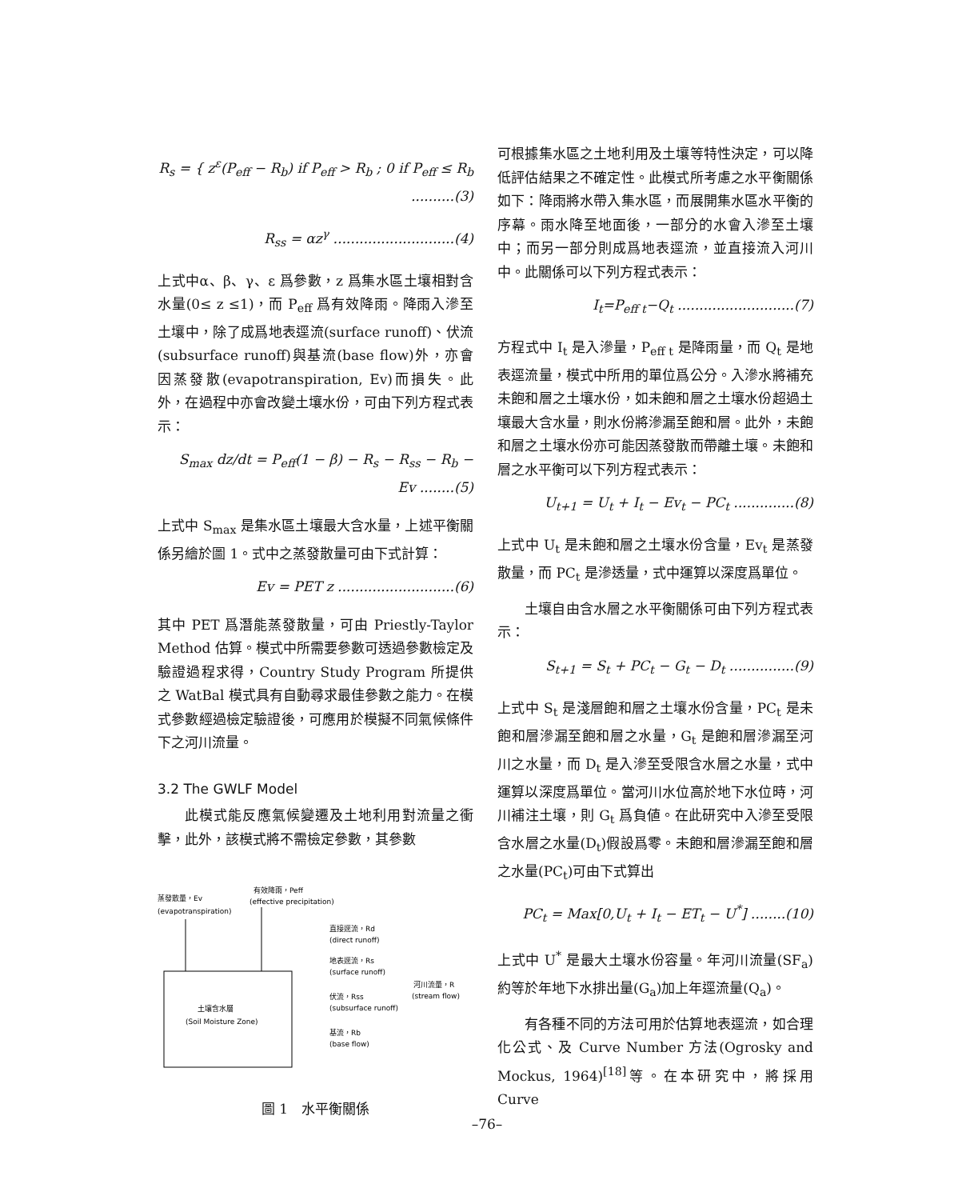R<sub>s</sub> = { z<sup>ε</sup>(P<sub>eff</sub> − R<sub>b</sub>) if P<sub>eff</sub> > R<sub>b</sub> ; 0 if P<sub>eff</sub> ≤ R<sub>b</sub> ..........(3)
R<sub>ss</sub> = αz<sup>γ</sup> ............................(4)
上式中α、β、γ、ε 爲參數，z 爲集水區土壤相對含水量(0≤ z ≤1)，而 P<sub>eff</sub> 爲有效降雨。降雨入滲至土壤中，除了成爲地表逕流(surface runoff)、伏流(subsurface runoff)與基流(base flow)外，亦會因蒸發散(evapotranspiration, Ev)而損失。此外，在過程中亦會改變土壤水份，可由下列方程式表示：
S<sub>max</sub> dz/dt = P<sub>eff</sub>(1 − β) − R<sub>s</sub> − R<sub>ss</sub> − R<sub>b</sub> − Ev ........(5)
上式中 S<sub>max</sub> 是集水區土壤最大含水量，上述平衡關係另繪於圖 1。式中之蒸發散量可由下式計算：
Ev = PET z ...........................(6)
其中 PET 爲潛能蒸發散量，可由 Priestly-Taylor Method 估算。模式中所需要參數可透過參數檢定及驗證過程求得，Country Study Program 所提供之 WatBal 模式具有自動尋求最佳參數之能力。在模式參數經過檢定驗證後，可應用於模擬不同氣候條件下之河川流量。
3.2 The GWLF Model
此模式能反應氣候變遷及土地利用對流量之衝擊，此外，該模式將不需檢定參數，其參數
有效降雨，Peff
(effective precipitation)
蒸發散量，Ev
(evapotranspiration)
土壤含水層
(Soil Moisture Zone)
直接逕流，Rd
(direct runoff)
地表逕流，Rs
(surface runoff)
伏流，Rss
(subsurface runoff)
基流，Rb
(base flow)
河川流量，R
(stream flow)
圖 1　水平衡關係
可根據集水區之土地利用及土壤等特性決定，可以降低評估結果之不確定性。此模式所考慮之水平衡關係如下：降雨將水帶入集水區，而展開集水區水平衡的序幕。雨水降至地面後，一部分的水會入滲至土壤中；而另一部分則成爲地表逕流，並直接流入河川中。此關係可以下列方程式表示：
I<sub>t</sub>=P<sub>eff t</sub>−Q<sub>t</sub> ...........................(7)
方程式中 I<sub>t</sub> 是入滲量，P<sub>eff t</sub> 是降雨量，而 Q<sub>t</sub> 是地表逕流量，模式中所用的單位爲公分。入滲水將補充未飽和層之土壤水份，如未飽和層之土壤水份超過土壤最大含水量，則水份將滲漏至飽和層。此外，未飽和層之土壤水份亦可能因蒸發散而帶離土壤。未飽和層之水平衡可以下列方程式表示：
U<sub>t+1</sub> = U<sub>t</sub> + I<sub>t</sub> − Ev<sub>t</sub> − PC<sub>t</sub> ..............(8)
上式中 U<sub>t</sub> 是未飽和層之土壤水份含量，Ev<sub>t</sub> 是蒸發散量，而 PC<sub>t</sub> 是滲透量，式中運算以深度爲單位。
土壤自由含水層之水平衡關係可由下列方程式表示：
S<sub>t+1</sub> = S<sub>t</sub> + PC<sub>t</sub> − G<sub>t</sub> − D<sub>t</sub> ...............(9)
上式中 S<sub>t</sub> 是淺層飽和層之土壤水份含量，PC<sub>t</sub> 是未飽和層滲漏至飽和層之水量，G<sub>t</sub> 是飽和層滲漏至河川之水量，而 D<sub>t</sub> 是入滲至受限含水層之水量，式中運算以深度爲單位。當河川水位高於地下水位時，河川補注土壤，則 G<sub>t</sub> 爲負値。在此研究中入滲至受限含水層之水量(D<sub>t</sub>)假設爲零。未飽和層滲漏至飽和層之水量(PC<sub>t</sub>)可由下式算出
PC<sub>t</sub> = Max[0,U<sub>t</sub> + I<sub>t</sub> − ET<sub>t</sub> − U<sup>*</sup>] ........(10)
上式中 U<sup>*</sup> 是最大土壤水份容量。年河川流量(SF<sub>a</sub>)約等於年地下水排出量(G<sub>a</sub>)加上年逕流量(Q<sub>a</sub>)。
有各種不同的方法可用於估算地表逕流，如合理化公式、及 Curve Number 方法(Ogrosky and Mockus, 1964)<sup>[18]</sup>等。在本研究中，將採用 Curve
–76–